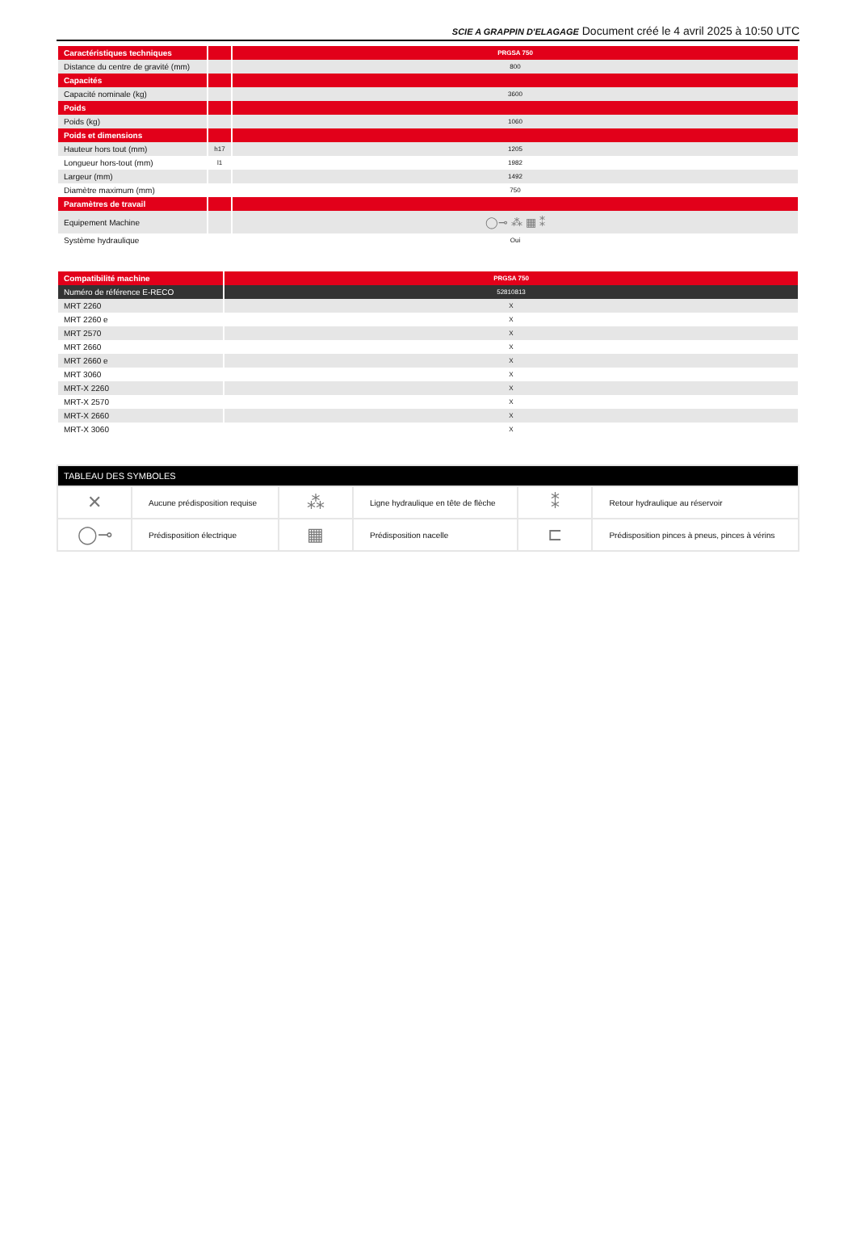SCIE A GRAPPIN D'ELAGAGE Document créé le 4 avril 2025 à 10:50 UTC
| Caractéristiques techniques | | PRGSA 750 |
| --- | --- | --- |
| Distance du centre de gravité (mm) | | 800 |
| Capacités | | |
| Capacité nominale (kg) | | 3600 |
| Poids | | |
| Poids (kg) | | 1060 |
| Poids et dimensions | | |
| Hauteur hors tout (mm) | h17 | 1205 |
| Longueur hors-tout (mm) | l1 | 1982 |
| Largeur (mm) | | 1492 |
| Diamètre maximum (mm) | | 750 |
| Paramètres de travail | | |
| Equipement Machine | | ◯⊸ ⁂ ▦ ⁑ |
| Système hydraulique | | Oui |
| Compatibilité machine | PRGSA 750 |
| --- | --- |
| Numéro de référence E-RECO | 52810813 |
| MRT 2260 | X |
| MRT 2260 e | X |
| MRT 2570 | X |
| MRT 2660 | X |
| MRT 2660 e | X |
| MRT 3060 | X |
| MRT-X 2260 | X |
| MRT-X 2570 | X |
| MRT-X 2660 | X |
| MRT-X 3060 | X |
| TABLEAU DES SYMBOLES | | | | | |
| --- | --- | --- | --- | --- | --- |
| ✕ | Aucune prédisposition requise | ⁂ | Ligne hydraulique en tête de flèche | ⁑ | Retour hydraulique au réservoir |
| ◯⊸ | Prédisposition électrique | ▦ | Prédisposition nacelle | ⊏ | Prédisposition pinces à pneus, pinces à vérins |